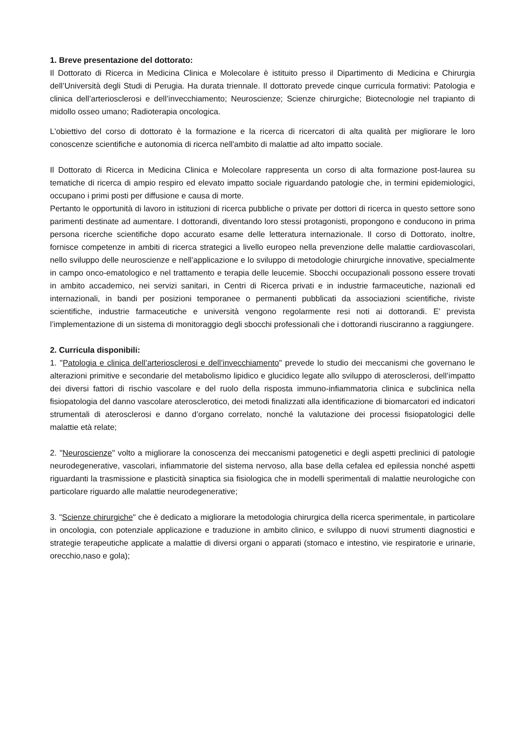1. Breve presentazione del dottorato:
Il Dottorato di Ricerca in Medicina Clinica e Molecolare è istituito presso il Dipartimento di Medicina e Chirurgia dell’Università degli Studi di Perugia. Ha durata triennale. Il dottorato prevede cinque curricula formativi: Patologia e clinica dell’arteriosclerosi e dell’invecchiamento; Neuroscienze; Scienze chirurgiche; Biotecnologie nel trapianto di midollo osseo umano; Radioterapia oncologica.
L'obiettivo del corso di dottorato è la formazione e la ricerca di ricercatori di alta qualità per migliorare le loro conoscenze scientifiche e autonomia di ricerca nell'ambito di malattie ad alto impatto sociale.
Il Dottorato di Ricerca in Medicina Clinica e Molecolare rappresenta un corso di alta formazione post-laurea su tematiche di ricerca di ampio respiro ed elevato impatto sociale riguardando patologie che, in termini epidemiologici, occupano i primi posti per diffusione e causa di morte.
Pertanto le opportunità di lavoro in istituzioni di ricerca pubbliche o private per dottori di ricerca in questo settore sono parimenti destinate ad aumentare. I dottorandi, diventando loro stessi protagonisti, propongono e conducono in prima persona ricerche scientifiche dopo accurato esame delle letteratura internazionale. Il corso di Dottorato, inoltre, fornisce competenze in ambiti di ricerca strategici a livello europeo nella prevenzione delle malattie cardiovascolari, nello sviluppo delle neuroscienze e nell’applicazione e lo sviluppo di metodologie chirurgiche innovative, specialmente in campo onco-ematologico e nel trattamento e terapia delle leucemie. Sbocchi occupazionali possono essere trovati in ambito accademico, nei servizi sanitari, in Centri di Ricerca privati e in industrie farmaceutiche, nazionali ed internazionali, in bandi per posizioni temporanee o permanenti pubblicati da associazioni scientifiche, riviste scientifiche, industrie farmaceutiche e università vengono regolarmente resi noti ai dottorandi. E’ prevista l’implementazione di un sistema di monitoraggio degli sbocchi professionali che i dottorandi riusciranno a raggiungere.
2. Curricula disponibili:
1. "Patologia e clinica dell’arteriosclerosi e dell’invecchiamento" prevede lo studio dei meccanismi che governano le alterazioni primitive e secondarie del metabolismo lipidico e glucidico legate allo sviluppo di aterosclerosi, dell’impatto dei diversi fattori di rischio vascolare e del ruolo della risposta immuno-infiammatoria clinica e subclinica nella fisiopatologia del danno vascolare aterosclerotico, dei metodi finalizzati alla identificazione di biomarcatori ed indicatori strumentali di aterosclerosi e danno d’organo correlato, nonché la valutazione dei processi fisiopatologici delle malattie età relate;
2. "Neuroscienze" volto a migliorare la conoscenza dei meccanismi patogenetici e degli aspetti preclinici di patologie neurodegenerative, vascolari, infiammatorie del sistema nervoso, alla base della cefalea ed epilessia nonché aspetti riguardanti la trasmissione e plasticità sinaptica sia fisiologica che in modelli sperimentali di malattie neurologiche con particolare riguardo alle malattie neurodegenerative;
3. "Scienze chirurgiche" che è dedicato a migliorare la metodologia chirurgica della ricerca sperimentale, in particolare in oncologia, con potenziale applicazione e traduzione in ambito clinico, e sviluppo di nuovi strumenti diagnostici e strategie terapeutiche applicate a malattie di diversi organi o apparati (stomaco e intestino, vie respiratorie e urinarie, orecchio,naso e gola);